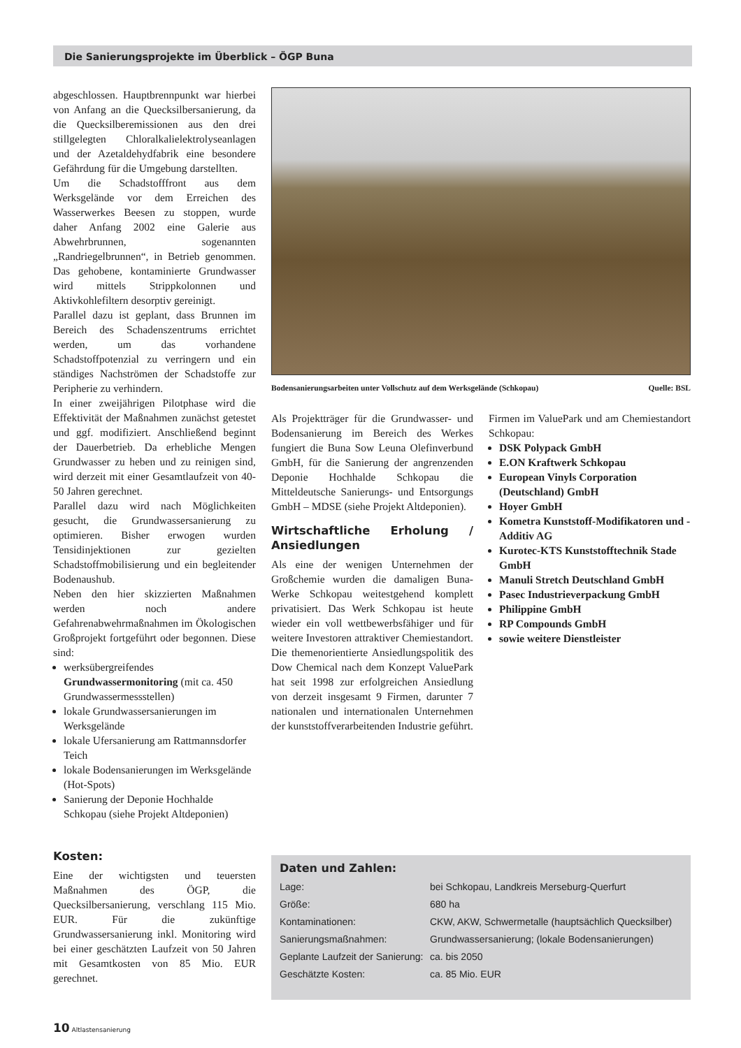Die Sanierungsprojekte im Überblick – ÖGP Buna
abgeschlossen. Hauptbrennpunkt war hierbei von Anfang an die Quecksilbersanierung, da die Quecksilberemissionen aus den drei stillgelegten Chloralkalielektrolyseanlagen und der Azetaldehydfabrik eine besondere Gefährdung für die Umgebung darstellten.
Um die Schadstofffront aus dem Werksgelände vor dem Erreichen des Wasserwerkes Beesen zu stoppen, wurde daher Anfang 2002 eine Galerie aus Abwehrbrunnen, sogenannten „Randriegelbrunnen“, in Betrieb genommen. Das gehobene, kontaminierte Grundwasser wird mittels Strippkolonnen und Aktivkohlefiltern desorptiv gereinigt.
Parallel dazu ist geplant, dass Brunnen im Bereich des Schadenszentrums errichtet werden, um das vorhandene Schadstoffpotenzial zu verringern und ein ständiges Nachströmen der Schadstoffe zur Peripherie zu verhindern.
In einer zweijährigen Pilotphase wird die Effektivität der Maßnahmen zunächst getestet und ggf. modifiziert. Anschließend beginnt der Dauerbetrieb. Da erhebliche Mengen Grundwasser zu heben und zu reinigen sind, wird derzeit mit einer Gesamtlaufzeit von 40-50 Jahren gerechnet.
Parallel dazu wird nach Möglichkeiten gesucht, die Grundwassersanierung zu optimieren. Bisher erwogen wurden Tensidinjektionen zur gezielten Schadstoffmobilisierung und ein begleitender Bodenaushub.
Neben den hier skizzierten Maßnahmen werden noch andere Gefahrenabwehrmaßnahmen im Ökologischen Großprojekt fortgeführt oder begonnen. Diese sind:
werksübergreifendes Grundwassermonitoring (mit ca. 450 Grundwassermessstellen)
lokale Grundwassersanierungen im Werksgelände
lokale Ufersanierung am Rattmannsdorfer Teich
lokale Bodensanierungen im Werksgelände (Hot-Spots)
Sanierung der Deponie Hochhalde Schkopau (siehe Projekt Altdeponien)
Kosten:
Eine der wichtigsten und teuersten Maßnahmen des ÖGP, die Quecksilbersanierung, verschlang 115 Mio. EUR. Für die zukünftige Grundwassersanierung inkl. Monitoring wird bei einer geschätzten Laufzeit von 50 Jahren mit Gesamtkosten von 85 Mio. EUR gerechnet.
Bodensanierungsarbeiten unter Vollschutz auf dem Werksgelände (Schkopau) Quelle: BSL
Als Projektträger für die Grundwasser- und Bodensanierung im Bereich des Werkes fungiert die Buna Sow Leuna Olefinverbund GmbH, für die Sanierung der angrenzenden Deponie Hochhalde Schkopau die Mitteldeutsche Sanierungs- und Entsorgungs GmbH – MDSE (siehe Projekt Altdeponien).
Wirtschaftliche Erholung / Ansiedlungen
Als eine der wenigen Unternehmen der Großchemie wurden die damaligen Buna-Werke Schkopau weitestgehend komplett privatisiert. Das Werk Schkopau ist heute wieder ein voll wettbewerbsfähiger und für weitere Investoren attraktiver Chemiestandort. Die themenorientierte Ansiedlungspolitik des Dow Chemical nach dem Konzept ValuePark hat seit 1998 zur erfolgreichen Ansiedlung von derzeit insgesamt 9 Firmen, darunter 7 nationalen und internationalen Unternehmen der kunststoffverarbeitenden Industrie geführt.
Firmen im ValuePark und am Chemiestandort Schkopau:
DSK Polypack GmbH
E.ON Kraftwerk Schkopau
European Vinyls Corporation (Deutschland) GmbH
Hoyer GmbH
Kometra Kunststoff-Modifikatoren und -Additiv AG
Kurotec-KTS Kunststofftechnik Stade GmbH
Manuli Stretch Deutschland GmbH
Pasec Industrieverpackung GmbH
Philippine GmbH
RP Compounds GmbH
sowie weitere Dienstleister
Daten und Zahlen:
| Lage: | bei Schkopau, Landkreis Merseburg-Querfurt |
| Größe: | 680 ha |
| Kontaminationen: | CKW, AKW, Schwermetalle (hauptsächlich Quecksilber) |
| Sanierungsmaßnahmen: | Grundwassersanierung; (lokale Bodensanierungen) |
| Geplante Laufzeit der Sanierung: | ca. bis 2050 |
| Geschätzte Kosten: | ca. 85 Mio. EUR |
10 Altlastensanierung